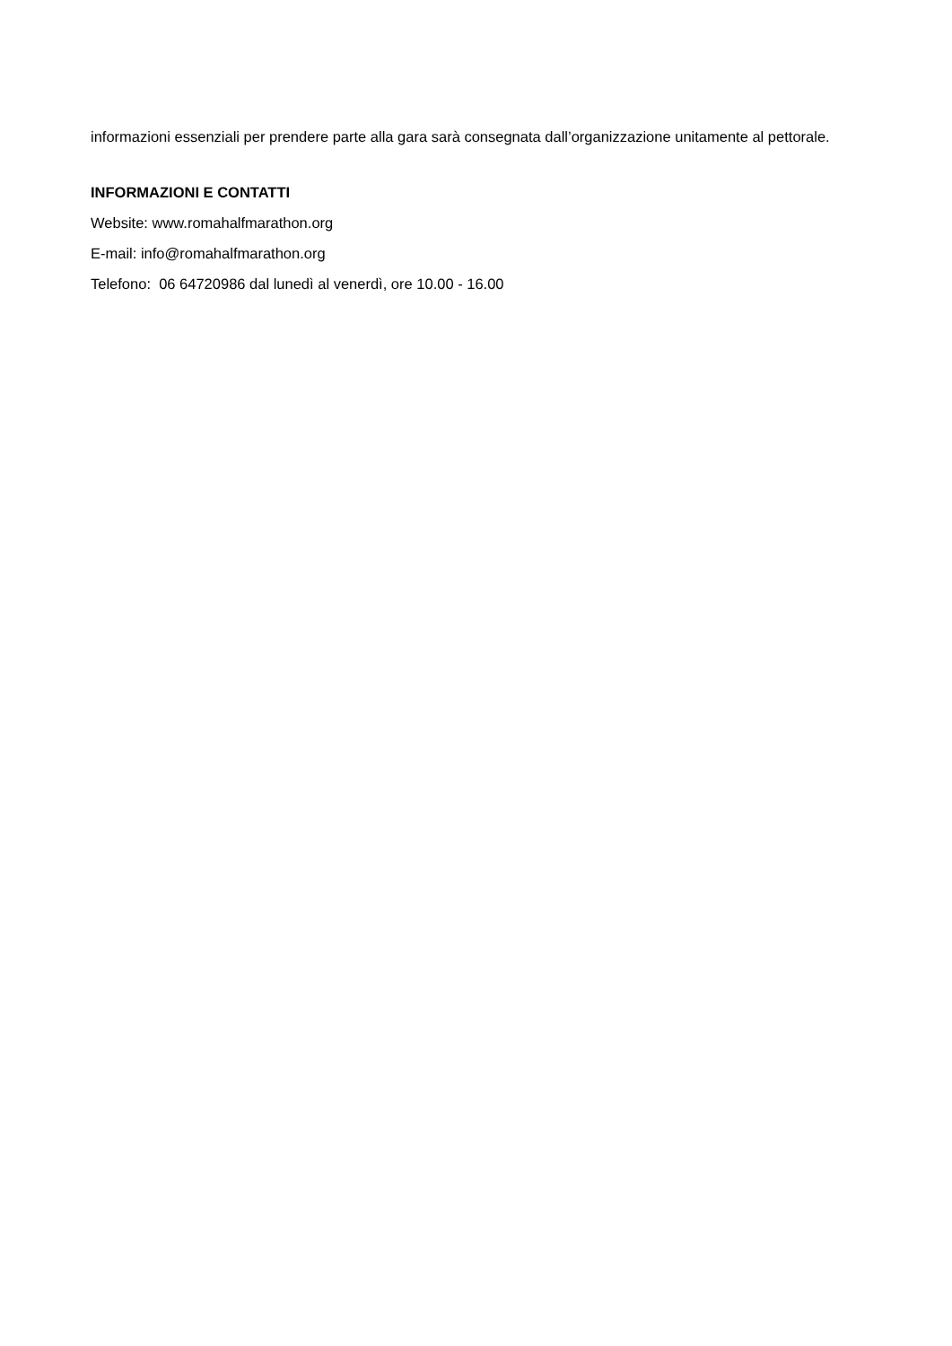informazioni essenziali per prendere parte alla gara sarà consegnata dall’organizzazione unitamente al pettorale.
INFORMAZIONI E CONTATTI
Website: www.romahalfmarathon.org
E-mail: info@romahalfmarathon.org
Telefono: 06 64720986 dal lunedì al venerdì, ore 10.00 - 16.00